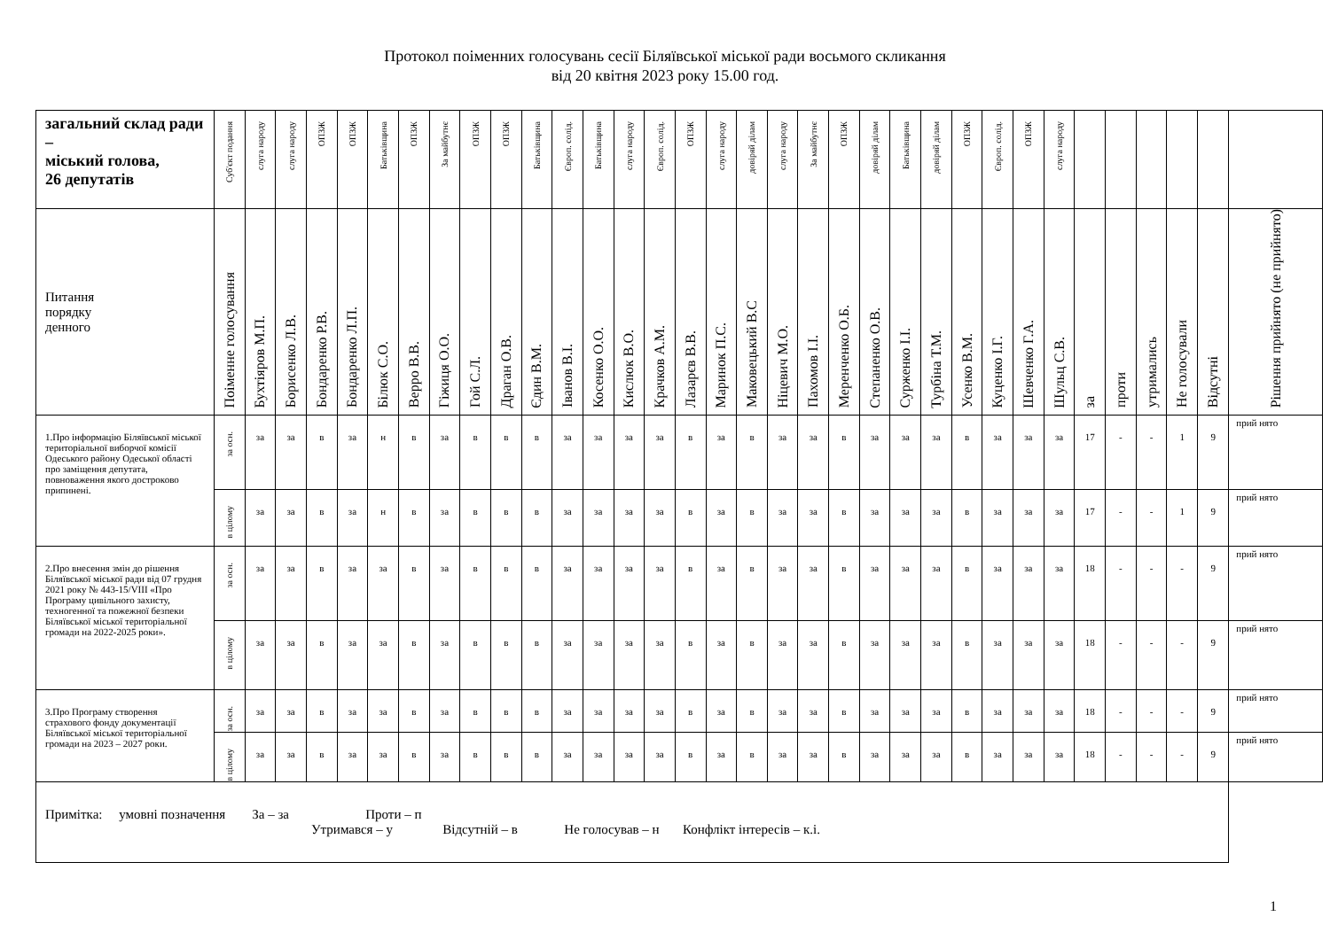Протокол поіменних голосувань сесії Біляївської міської ради восьмого скликання
від 20 квітня 2023 року 15.00 год.
| загальний склад ради – міський голова, 26 депутатів | Суб'єкт подання | слуга народу | слуга народу | ОПЗЖ | ОПЗЖ | Батьківщина | ОПЗЖ | За майбутнє | ОПЗЖ | ОПЗЖ | Батьківщина | Європ. солід. | Батьківщина | слуга народу | Європ. солід. | ОПЗЖ | слуга народу | довіряй ділам | слуга народу | За майбутнє | ОПЗЖ | довіряй ділам | Батьківщина | довіряй ділам | ОПЗЖ | Європ. солід. | ОПЗЖ | слуга народу | | | | | | |
| Питання порядку денного | Поіменне голосування | Бухтіяров М.П. | Борисенко Л.В. | Бондаренко Р.В. | Бондаренко Л.П. | Білюк С.О. | Верро В.В. | Гіжиця О.О. | Гой С.Л. | Драган О.В. | Єдин В.М. | Іванов В.І. | Косенко О.О. | Кислюк В.О. | Крачков А.М. | Лазарєв В.В. | Маринок П.С. | Маковецький В.С | Ніцевич М.О. | Пахомов І.І. | Меренченко О.Б. | Степаненко О.В. | Сурженко І.І. | Турбіна Т.М. | Усенко В.М. | Куценко І.Г. | Шевченко Г.А. | Шульц С.В. | за | проти | утримались | Не голосували | Відсутні | Рішення прийнято (не прийнято) |
| 1.Про інформацію Біляївської міської територіальної виборчої комісії Одеського району Одеської області про заміщення депутата, повноваження якого достроково припинені. | за осн. | за | за | в | за | н | в | за | в | в | в | за | за | за | за | в | за | в | за | за | в | за | за | за | в | за | за | за | 17 | - | - | 1 | 9 | прий нято |
| | в цілому | за | за | в | за | н | в | за | в | в | в | за | за | за | за | в | за | в | за | за | в | за | за | за | в | за | за | за | 17 | - | - | 1 | 9 | прий нято |
| 2.Про внесення змін до рішення Біляївської міської ради від 07 грудня 2021 року № 443-15/VIII «Про Програму цивільного захисту, техногенної та пожежної безпеки Біляївської міської територіальної громади на 2022-2025 роки». | за осн. | за | за | в | за | за | в | за | в | в | в | за | за | за | за | в | за | в | за | за | в | за | за | за | в | за | за | за | 18 | - | - | - | 9 | прий нято |
| | в цілому | за | за | в | за | за | в | за | в | в | в | за | за | за | за | в | за | в | за | за | в | за | за | за | в | за | за | за | 18 | - | - | - | 9 | прий нято |
| 3.Про Програму створення страхового фонду документації Біляївської міської територіальної громади на 2023 – 2027 роки. | за осн. | за | за | в | за | за | в | за | в | в | в | за | за | за | за | в | за | в | за | за | в | за | за | за | в | за | за | за | 18 | - | - | - | 9 | прий нято |
| | в цілому | за | за | в | за | за | в | за | в | в | в | за | за | за | за | в | за | в | за | за | в | за | за | за | в | за | за | за | 18 | - | - | - | 9 | прий нято |
| Примітка: умовні позначення За – за Проти – п Утримався – у Відсутній – в Не голосував – н Конфлікт інтересів – к.і. | | | | | | | | | | | | | | | | | | | | | | | | | | | | | | | | | | |
1